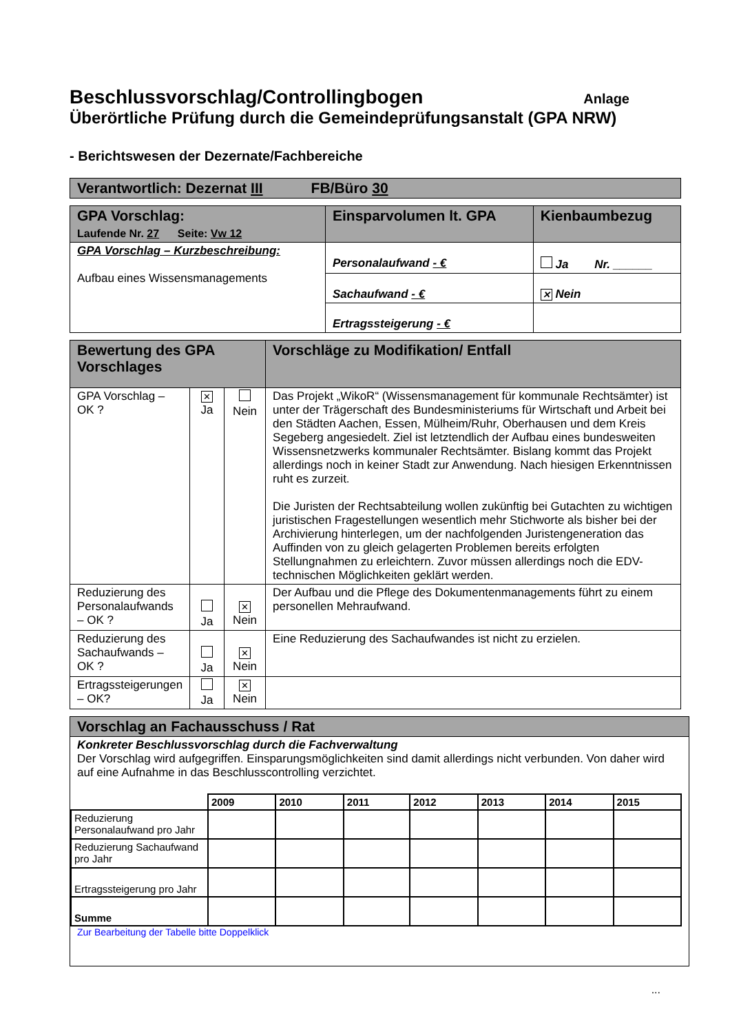Beschlussvorschlag/Controllingbogen
Anlage
Überörtliche Prüfung durch die Gemeindeprüfungsanstalt (GPA NRW)
- Berichtswesen der Dezernate/Fachbereiche
| Verantwortlich: Dezernat III FB/Büro 30 |
| GPA Vorschlag: Laufende Nr. 27 Seite: Vw 12 | Einsparvolumen lt. GPA | Kienbaumbezug |
| GPA Vorschlag – Kurzbeschreibung: Aufbau eines Wissensmanagements | Personalaufwand - € | Ja Nr. ______ |
| | Sachaufwand - € | ✕ Nein |
| | Ertragssteigerung - € | |
| Bewertung des GPA Vorschlages | | | Vorschläge zu Modifikation/ Entfall |
| GPA Vorschlag – OK ? | ✕ Ja | Nein | Das Projekt „WikoR“ (Wissensmanagement für kommunale Rechtsämter) ist unter der Trägerschaft des Bundesministeriums für Wirtschaft und Arbeit bei den Städten Aachen, Essen, Mülheim/Ruhr, Oberhausen und dem Kreis Segeberg angesiedelt. Ziel ist letztendlich der Aufbau eines bundesweiten Wissensnetzwerks kommunaler Rechtsämter. Bislang kommt das Projekt allerdings noch in keiner Stadt zur Anwendung. Nach hiesigen Erkenntnissen ruht es zurzeit. Die Juristen der Rechtsabteilung wollen zukünftig bei Gutachten zu wichtigen juristischen Fragestellungen wesentlich mehr Stichworte als bisher bei der Archivierung hinterlegen, um der nachfolgenden Juristengeneration das Auffinden von zu gleich gelagerten Problemen bereits erfolgten Stellungnahmen zu erleichtern. Zuvor müssen allerdings noch die EDV-technischen Möglichkeiten geklärt werden. |
| Reduzierung des Personalaufwands – OK ? | Ja | ✕ Nein | Der Aufbau und die Pflege des Dokumentenmanagements führt zu einem personellen Mehraufwand. |
| Reduzierung des Sachaufwands – OK ? | Ja | ✕ Nein | Eine Reduzierung des Sachaufwandes ist nicht zu erzielen. |
| Ertragssteigerungen – OK? | Ja | ✕ Nein | |
| Vorschlag an Fachausschuss / Rat |
| Konkreter Beschlussvorschlag durch die Fachverwaltung Der Vorschlag wird aufgegriffen. Einsparungsmöglichkeiten sind damit allerdings nicht verbunden. Von daher wird auf eine Aufnahme in das Beschlusscontrolling verzichtet. / / 2009 / 2010 / 2011 / 2012 / 2013 / 2014 / 2015 / / --- / --- / --- / --- / --- / --- / --- / --- / / Reduzierung Personalaufwand pro Jahr / / / / / / / / / Reduzierung Sachaufwand pro Jahr / / / / / / / / / Ertragssteigerung pro Jahr / / / / / / / / / Summe / / / / / / / / Zur Bearbeitung der Tabelle bitte Doppelklick |
...